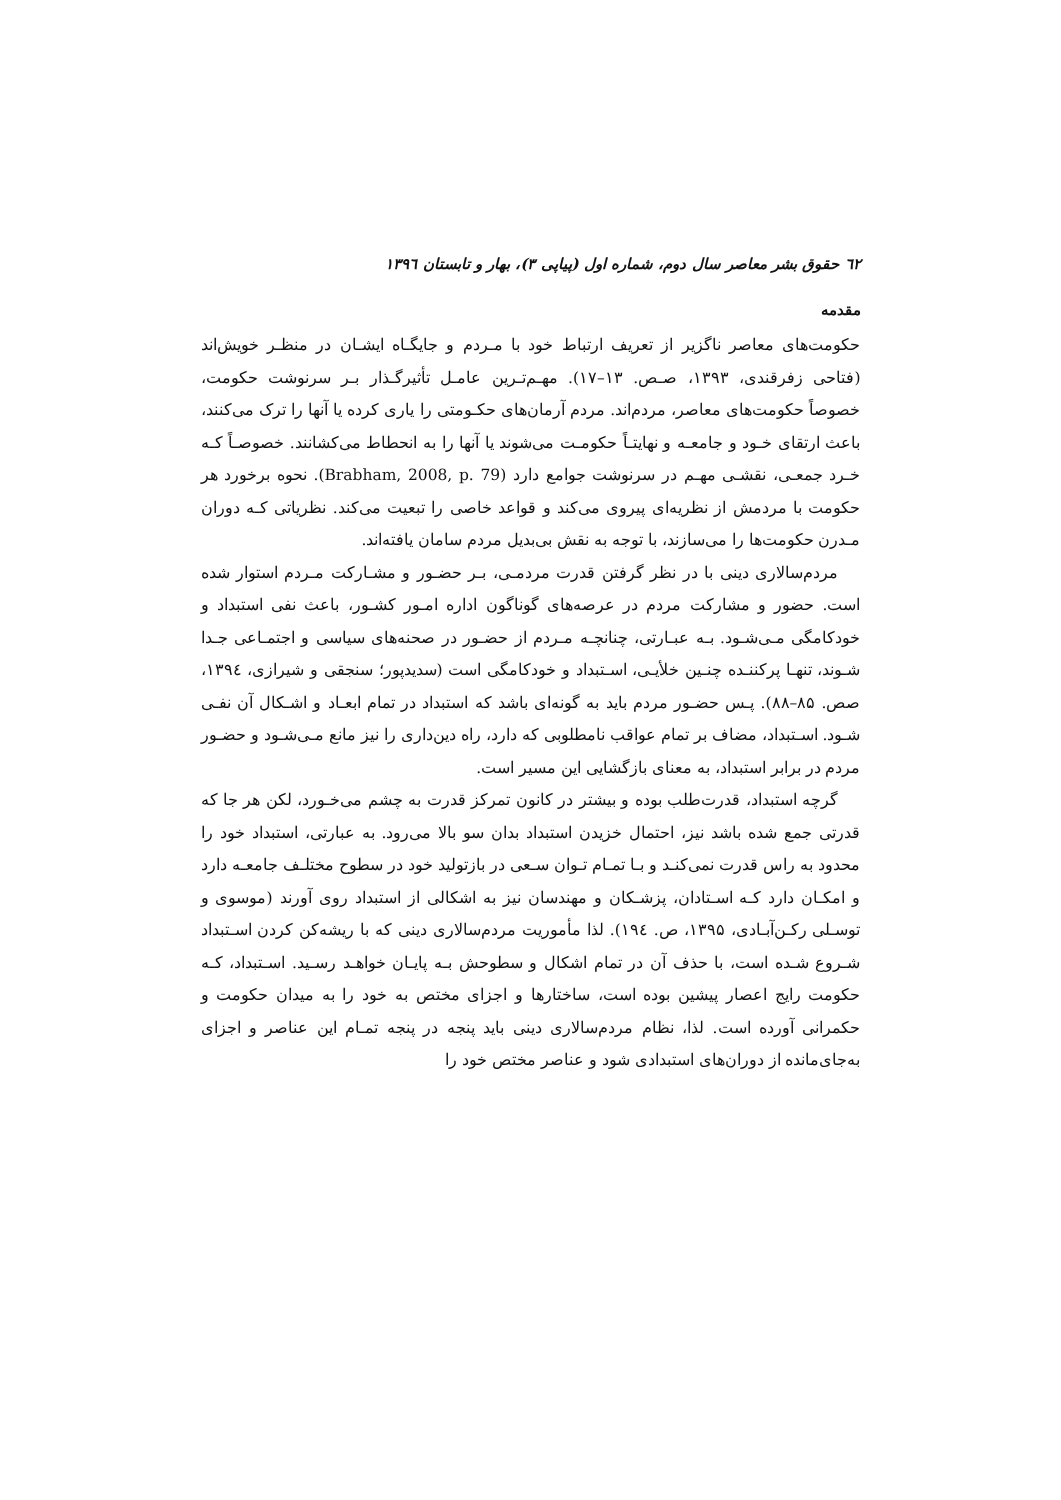٦٢ حقوق بشر معاصر سال دوم، شماره اول (پیاپی ۳)، بهار و تابستان ۱۳۹٦
مقدمه
حکومت‌های معاصر ناگزیر از تعریف ارتباط خود با مـردم و جایگـاه ایشـان در منظـر خویش‌اند (فتاحی زفرقندی، ۱۳۹۳، صـص. ۱۳–۱۷). مهـم‌تـرین عامـل تأثیرگـذار بـر سرنوشت حکومت، خصوصاً حکومت‌های معاصر، مردم‌اند. مردم آرمان‌های حکـومتی را یاری کرده یا آنها را ترک می‌کنند، باعث ارتقای خـود و جامعـه و نهایتـاً حکومـت می‌شوند یا آنها را به انحطاط می‌کشانند. خصوصـاً کـه خـرد جمعـی، نقشـی مهـم در سرنوشت جوامع دارد (Brabham, 2008, p. 79). نحوه برخورد هر حکومت با مردمش از نظریه‌ای پیروی می‌کند و قواعد خاصی را تبعیت می‌کند. نظریاتی کـه دوران مـدرن حکومت‌ها را می‌سازند، با توجه به نقش بی‌بدیل مردم سامان یافته‌اند.
مردم‌سالاری دینی با در نظر گرفتن قدرت مردمـی، بـر حضـور و مشـارکت مـردم استوار شده است. حضور و مشارکت مردم در عرصه‌های گوناگون اداره امـور کشـور، باعث نفی استبداد و خودکامگی مـی‌شـود. بـه عبـارتی، چنانچـه مـردم از حضـور در صحنه‌های سیاسی و اجتمـاعی جـدا شـوند، تنهـا پرکننـده چنـین خلأیـی، اسـتبداد و خودکامگی است (سدیدپور؛ سنجقی و شیرازی، ۱۳۹٤، صص. ۸۵–۸۸). پـس حضـور مردم باید به گونه‌ای باشد که استبداد در تمام ابعـاد و اشـکال آن نفـی شـود. اسـتبداد، مضاف بر تمام عواقب نامطلوبی که دارد، راه دین‌داری را نیز مانع مـی‌شـود و حضـور مردم در برابر استبداد، به معنای بازگشایی این مسیر است.
گرچه استبداد، قدرت‌طلب بوده و بیشتر در کانون تمرکز قدرت به چشم می‌خـورد، لکن هر جا که قدرتی جمع شده باشد نیز، احتمال خزیدن استبداد بدان سو بالا می‌رود. به عبارتی، استبداد خود را محدود به راس قدرت نمی‌کنـد و بـا تمـام تـوان سـعی در بازتولید خود در سطوح مختلـف جامعـه دارد و امکـان دارد کـه اسـتادان، پزشـکان و مهندسان نیز به اشکالی از استبداد روی آورند (موسوی و توسـلی رکـن‌آبـادی، ۱۳۹۵، ص. ۱۹٤). لذا مأموریت مردم‌سالاری دینی که با ریشه‌کن کردن اسـتبداد شـروع شـده است، با حذف آن در تمام اشکال و سطوحش بـه پایـان خواهـد رسـید. اسـتبداد، کـه حکومت رایج اعصار پیشین بوده است، ساختارها و اجزای مختص به خود را به میدان حکومت و حکمرانی آورده است. لذا، نظام مردم‌سالاری دینی باید پنجه در پنجه تمـام این عناصر و اجزای به‌جای‌مانده از دوران‌های استبدادی شود و عناصر مختص خود را